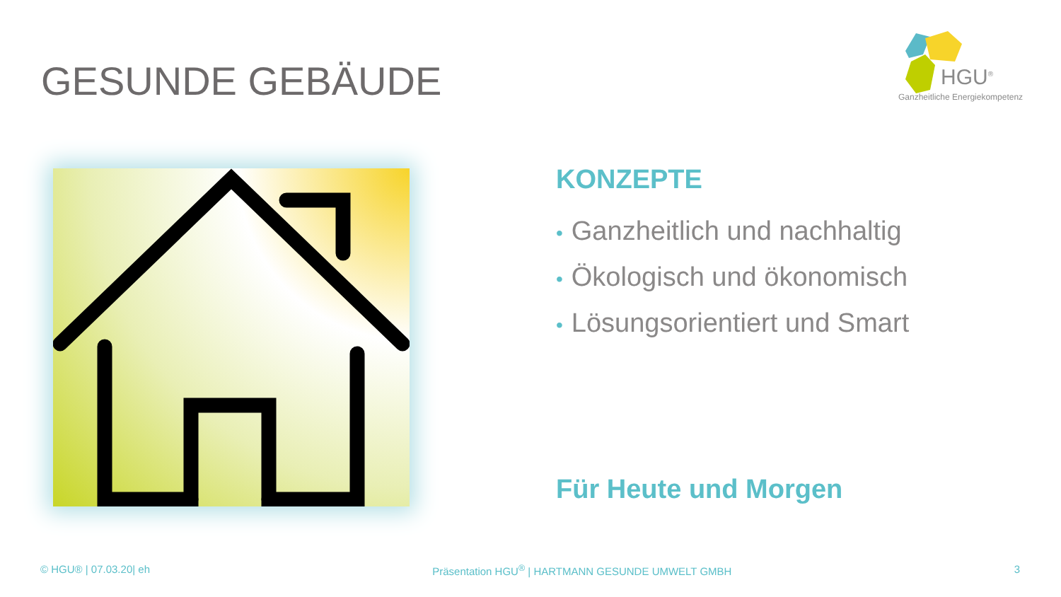GESUNDE GEBÄUDE
HGU<sup>®</sup>
Ganzheitliche Energiekompetenz
KONZEPTE
• Ganzheitlich und nachhaltig
• Ökologisch und ökonomisch
• Lösungsorientiert und Smart
Für Heute und Morgen
© HGU® | 07.03.20| eh Präsentation HGU<sup>®</sup> | HARTMANN GESUNDE UMWELT GMBH 3